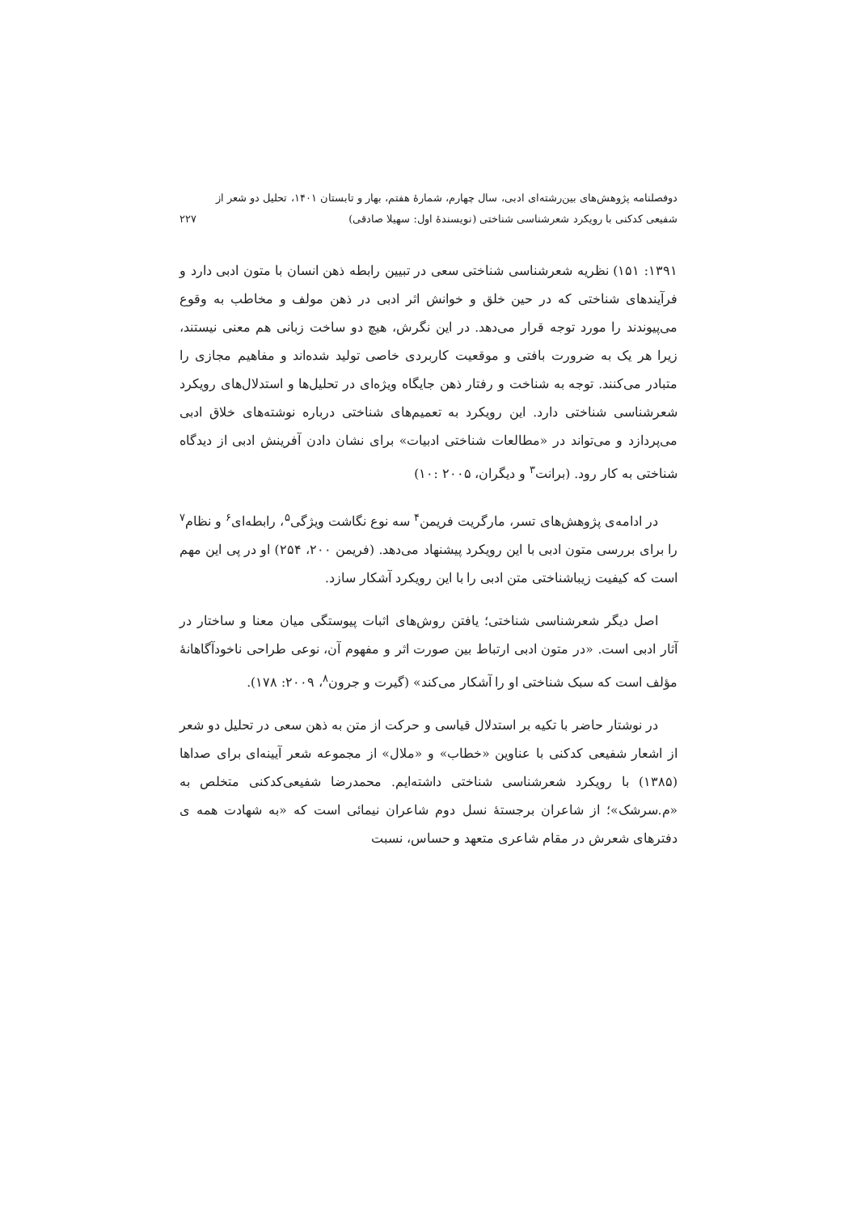دوفصلنامه پژوهش‌های بین‌رشته‌ای ادبی، سال چهارم، شمارهٔ هفتم، بهار و تابستان ۱۴۰۱، تحلیل دو شعر از
شفیعی کدکنی با رویکرد شعرشناسی شناختی (نویسندهٔ اول: سهیلا صادقی) ۲۲۷
۱۳۹۱: ۱۵۱) نظریه شعرشناسی شناختی سعی در تبیین رابطه ذهن انسان با متون ادبی دارد و فرآیندهای شناختی که در حین خلق و خوانش اثر ادبی در ذهن مولف و مخاطب به وقوع می‌پیوندند را مورد توجه قرار می‌دهد. در این نگرش، هیچ دو ساخت زبانی هم معنی نیستند، زیرا هر یک به ضرورت بافتی و موقعیت کاربردی خاصی تولید شده‌اند و مفاهیم مجازی را متبادر می‌کنند. توجه به شناخت و رفتار ذهن جایگاه ویژه‌ای در تحلیل‌ها و استدلال‌های رویکرد شعرشناسی شناختی دارد. این رویکرد به تعمیم‌های شناختی درباره نوشته‌های خلاق ادبی می‌پردازد و می‌تواند در «مطالعات شناختی ادبیات» برای نشان دادن آفرینش ادبی از دیدگاه شناختی به کار رود. (برانت<sup>۳</sup> و دیگران، ۲۰۰۵ :۱۰)
در ادامه‌ی پژوهش‌های تسر، مارگریت فریمن<sup>۴</sup> سه نوع نگاشت ویژگی<sup>۵</sup>، رابطه‌ای<sup>۶</sup> و نظام<sup>۷</sup> را برای بررسی متون ادبی با این رویکرد پیشنهاد می‌دهد. (فریمن ۲۰۰، ۲۵۴) او در پی این مهم است که کیفیت زیباشناختی متن ادبی را با این رویکرد آشکار سازد.
اصل دیگر شعرشناسی شناختی؛ یافتن روش‌های اثبات پیوستگی میان معنا و ساختار در آثار ادبی است. «در متون ادبی ارتباط بین صورت اثر و مفهوم آن، نوعی طراحی ناخودآگاهانهٔ مؤلف است که سبک شناختی او را آشکار می‌کند» (گیرت و جرون<sup>۸</sup>، ۲۰۰۹: ۱۷۸).
در نوشتار حاضر با تکیه بر استدلال قیاسی و حرکت از متن به ذهن سعی در تحلیل دو شعر از اشعار شفیعی کدکنی با عناوین «خطاب» و «ملال» از مجموعه شعر آیینه‌ای برای صداها (۱۳۸۵) با رویکرد شعرشناسی شناختی داشته‌ایم. محمدرضا شفیعی‌کدکنی متخلص به «م.سرشک»؛ از شاعران برجستهٔ نسل دوم شاعران نیمائی است که «به شهادت همه ی دفترهای شعرش در مقام شاعری متعهد و حساس، نسبت